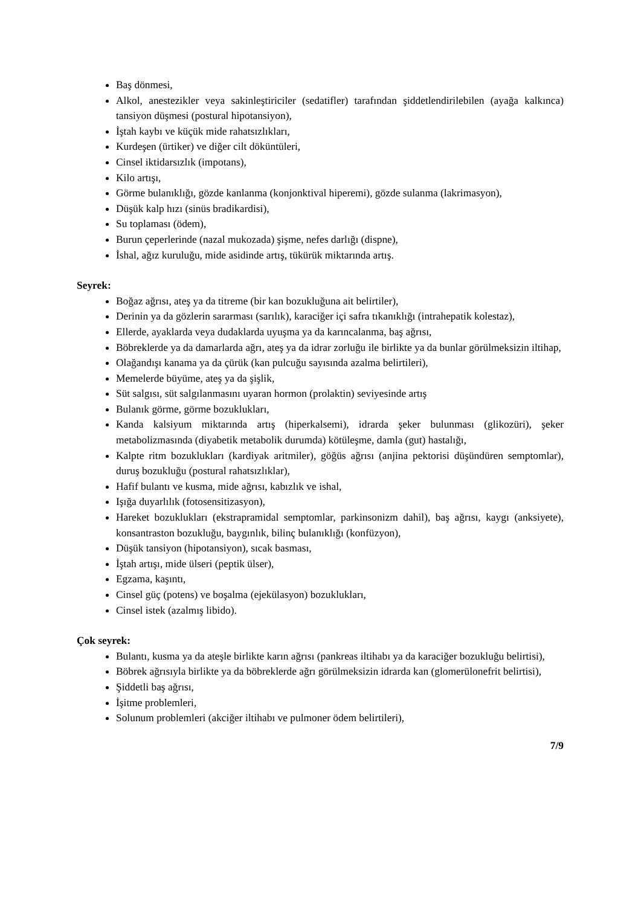Baş dönmesi,
Alkol, anestezikler veya sakinleştiriciler (sedatifler) tarafından şiddetlendirilebilen (ayağa kalkınca) tansiyon düşmesi (postural hipotansiyon),
İştah kaybı ve küçük mide rahatsızlıkları,
Kurdeşen (ürtiker) ve diğer cilt döküntüleri,
Cinsel iktidarsızlık (impotans),
Kilo artışı,
Görme bulanıklığı, gözde kanlanma (konjonktival hiperemi), gözde sulanma (lakrimasyon),
Düşük kalp hızı (sinüs bradikardisi),
Su toplaması (ödem),
Burun çeperlerinde (nazal mukozada) şişme, nefes darlığı (dispne),
İshal, ağız kuruluğu, mide asidinde artış, tükürük miktarında artış.
Seyrek:
Boğaz ağrısı, ateş ya da titreme (bir kan bozukluğuna ait belirtiler),
Derinin ya da gözlerin sararması (sarılık), karaciğer içi safra tıkanıklığı (intrahepatik kolestaz),
Ellerde, ayaklarda veya dudaklarda uyuşma ya da karıncalanma, baş ağrısı,
Böbreklerde ya da damarlarda ağrı, ateş ya da idrar zorluğu ile birlikte ya da bunlar görülmeksizin iltihap,
Olağandışı kanama ya da çürük (kan pulcuğu sayısında azalma belirtileri),
Memelerde büyüme, ateş ya da şişlik,
Süt salgısı, süt salgılanmasını uyaran hormon (prolaktin) seviyesinde artış
Bulanık görme, görme bozuklukları,
Kanda kalsiyum miktarında artış (hiperkalsemi), idrarda şeker bulunması (glikozüri), şeker metabolizmasında (diyabetik metabolik durumda) kötüleşme, damla (gut) hastalığı,
Kalpte ritm bozuklukları (kardiyak aritmiler), göğüs ağrısı (anjina pektorisi düşündüren semptomlar), duruş bozukluğu (postural rahatsızlıklar),
Hafif bulantı ve kusma, mide ağrısı, kabızlık ve ishal,
Işığa duyarlılık (fotosensitizasyon),
Hareket bozuklukları (ekstrapramidal semptomlar, parkinsonizm dahil), baş ağrısı, kaygı (anksiyete), konsantraston bozukluğu, baygınlık, bilinç bulanıklığı (konfüzyon),
Düşük tansiyon (hipotansiyon), sıcak basması,
İştah artışı, mide ülseri (peptik ülser),
Egzama, kaşıntı,
Cinsel güç (potens) ve boşalma (ejekülasyon) bozuklukları,
Cinsel istek (azalmış libido).
Çok seyrek:
Bulantı, kusma ya da ateşle birlikte karın ağrısı (pankreas iltihabı ya da karaciğer bozukluğu belirtisi),
Böbrek ağrısıyla birlikte ya da böbreklerde ağrı görülmeksizin idrarda kan (glomerülonefrit belirtisi),
Şiddetli baş ağrısı,
İşitme problemleri,
Solunum problemleri (akciğer iltihabı ve pulmoner ödem belirtileri),
7/9